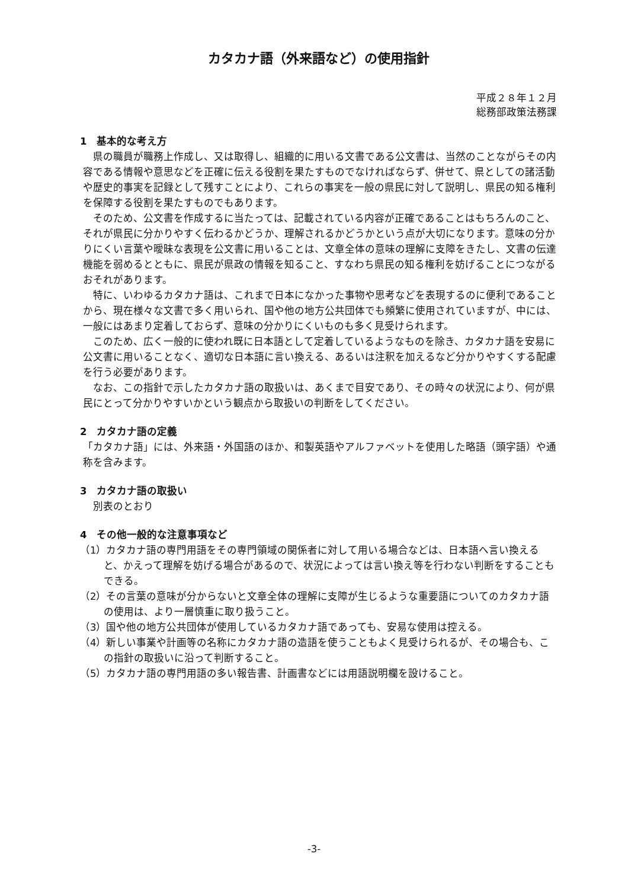カタカナ語（外来語など）の使用指針
平成２８年１２月
総務部政策法務課
1　基本的な考え方
県の職員が職務上作成し、又は取得し、組織的に用いる文書である公文書は、当然のことながらその内容である情報や意思などを正確に伝える役割を果たすものでなければならず、併せて、県としての諸活動や歴史的事実を記録として残すことにより、これらの事実を一般の県民に対して説明し、県民の知る権利を保障する役割を果たすものでもあります。
そのため、公文書を作成するに当たっては、記載されている内容が正確であることはもちろんのこと、それが県民に分かりやすく伝わるかどうか、理解されるかどうかという点が大切になります。意味の分かりにくい言葉や曖昧な表現を公文書に用いることは、文章全体の意味の理解に支障をきたし、文書の伝達機能を弱めるとともに、県民が県政の情報を知ること、すなわち県民の知る権利を妨げることにつながるおそれがあります。
特に、いわゆるカタカナ語は、これまで日本になかった事物や思考などを表現するのに便利であることから、現在様々な文書で多く用いられ、国や他の地方公共団体でも頻繁に使用されていますが、中には、一般にはあまり定着しておらず、意味の分かりにくいものも多く見受けられます。
このため、広く一般的に使われ既に日本語として定着しているようなものを除き、カタカナ語を安易に公文書に用いることなく、適切な日本語に言い換える、あるいは注釈を加えるなど分かりやすくする配慮を行う必要があります。
なお、この指針で示したカタカナ語の取扱いは、あくまで目安であり、その時々の状況により、何が県民にとって分かりやすいかという観点から取扱いの判断をしてください。
2　カタカナ語の定義
「カタカナ語」には、外来語・外国語のほか、和製英語やアルファベットを使用した略語（頭字語）や通称を含みます。
3　カタカナ語の取扱い
別表のとおり
4　その他一般的な注意事項など
（1）カタカナ語の専門用語をその専門領域の関係者に対して用いる場合などは、日本語へ言い換えると、かえって理解を妨げる場合があるので、状況によっては言い換え等を行わない判断をすることもできる。
（2）その言葉の意味が分からないと文章全体の理解に支障が生じるような重要語についてのカタカナ語の使用は、より一層慎重に取り扱うこと。
（3）国や他の地方公共団体が使用しているカタカナ語であっても、安易な使用は控える。
（4）新しい事業や計画等の名称にカタカナ語の造語を使うこともよく見受けられるが、その場合も、この指針の取扱いに沿って判断すること。
（5）カタカナ語の専門用語の多い報告書、計画書などには用語説明欄を設けること。
-3-